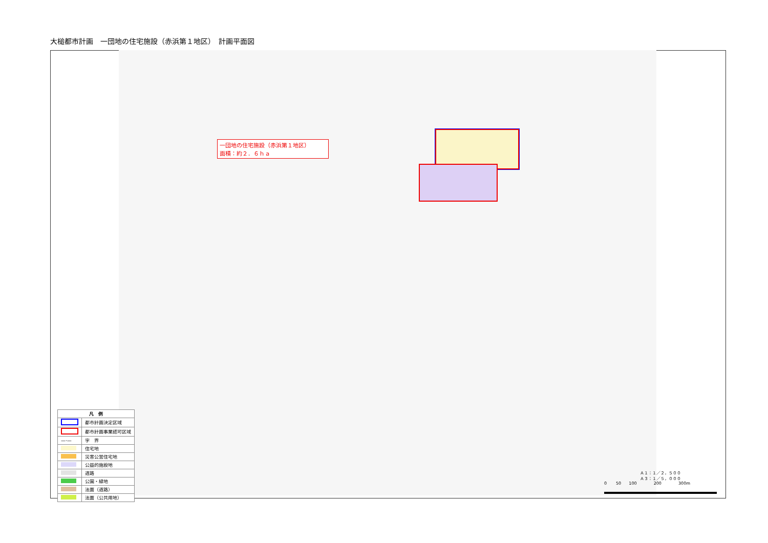大槌都市計画　一団地の住宅施設（赤浜第１地区）　計画平面図
一団地の住宅施設（赤浜第１地区）
面積：約２．６ｈａ
| 凡 例 | |
| --- | --- |
| | 都市計画決定区域 |
| | 都市計画事業認可区域 |
| —·— | 字 界 |
| | 住宅地 |
| | 災害公営住宅地 |
| | 公益的施設地 |
| | 道路 |
| | 公園・緑地 |
| | 法面（道路） |
| | 法面（公共用地） |
Ａ１：１／２，５００
Ａ３：１／５，０００
0 50 100 200 300m